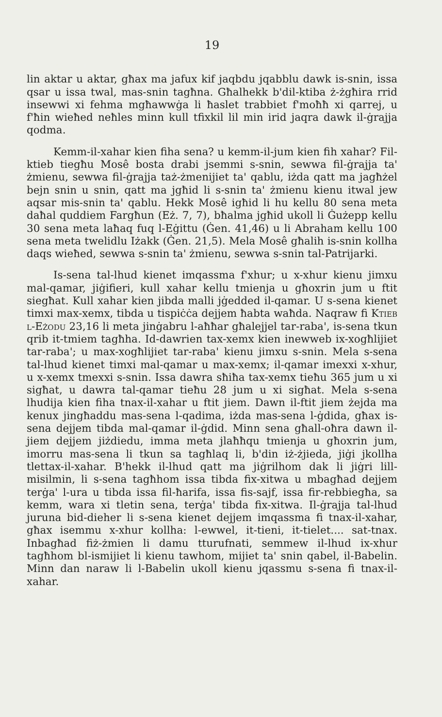19
lin aktar u aktar, għax ma jafux kif jaqbdu jqabblu dawk is-snin, issa qsar u issa twal, mas-snin tagħna. Għalhekk b'dil-ktiba ż-żgħira rrid insewwi xi fehma mgħawwġa li ħaslet trabbiet f'moħħ xi qarrej, u f'ħin wieħed neħles minn kull tfixkil lil min irid jaqra dawk il-ġrajja qodma.
Kemm-il-xahar kien fiha sena? u kemm-il-jum kien fih xahar? Fil-ktieb tiegħu Mosê bosta drabi jsemmi s-snin, sewwa fil-ġrajja ta' żmienu, sewwa fil-ġrajja taż-żmenijiet ta' qablu, iżda qatt ma jagħżel bejn snin u snin, qatt ma jgħid li s-snin ta' żmienu kienu itwal jew aqsar mis-snin ta' qablu. Hekk Mosê igħid li hu kellu 80 sena meta daħal quddiem Fargħun (Eż. 7, 7), bħalma jgħid ukoll li Ġużepp kellu 30 sena meta laħaq fuq l-Eġittu (Ġen. 41,46) u li Abraham kellu 100 sena meta twelidlu Iżakk (Ġen. 21,5). Mela Mosê għalih is-snin kollha daqs wieħed, sewwa s-snin ta' żmienu, sewwa s-snin tal-Patrijarki.
Is-sena tal-lhud kienet imqassma f'xhur; u x-xhur kienu jimxu mal-qamar, jiġifieri, kull xahar kellu tmienja u għoxrin jum u ftit siegħat. Kull xahar kien jibda malli jġedded il-qamar. U s-sena kienet timxi max-xemx, tibda u tispiċċa dejjem ħabta waħda. Naqraw fi Ktieb l-Eżodu 23,16 li meta jinġabru l-aħħar għalejjel tar-raba', is-sena tkun qrib it-tmiem tagħha. Id-dawrien tax-xemx kien inewweb ix-xogħlijiet tar-raba'; u max-xogħlijiet tar-raba' kienu jimxu s-snin. Mela s-sena tal-lhud kienet timxi mal-qamar u max-xemx; il-qamar imexxi x-xhur, u x-xemx tmexxi s-snin. Issa dawra sħiħa tax-xemx tieħu 365 jum u xi sigħat, u dawra tal-qamar tieħu 28 jum u xi sigħat. Mela s-sena lhudija kien fiha tnax-il-xahar u ftit jiem. Dawn il-ftit jiem żejda ma kenux jingħaddu mas-sena l-qadima, iżda mas-sena l-ġdida, għax is-sena dejjem tibda mal-qamar il-ġdid. Minn sena għall-oħra dawn il-jiem dejjem jiżdiedu, imma meta jlaħħqu tmienja u għoxrin jum, imorru mas-sena li tkun sa tagħlaq li, b'din iż-żjieda, jiġi jkollha tlettax-il-xahar. B'hekk il-lhud qatt ma jiġrilhom dak li jiġri lill-misilmin, li s-sena tagħhom issa tibda fix-xitwa u mbagħad dejjem terġa' l-ura u tibda issa fil-ħarifa, issa fis-sajf, issa fir-rebbiegħa, sa kemm, wara xi tletin sena, terġa' tibda fix-xitwa. Il-ġrajja tal-lhud juruna bid-dieher li s-sena kienet dejjem imqassma fi tnax-il-xahar, għax isemmu x-xhur kollha: l-ewwel, it-tieni, it-tielet.... sat-tnax. Inbagħad fiż-żmien li damu tturufnati, semmew il-lhud ix-xhur tagħhom bl-ismijiet li kienu tawhom, mijiet ta' snin qabel, il-Babelin. Minn dan naraw li l-Babelin ukoll kienu jqassmu s-sena fi tnax-il-xahar.